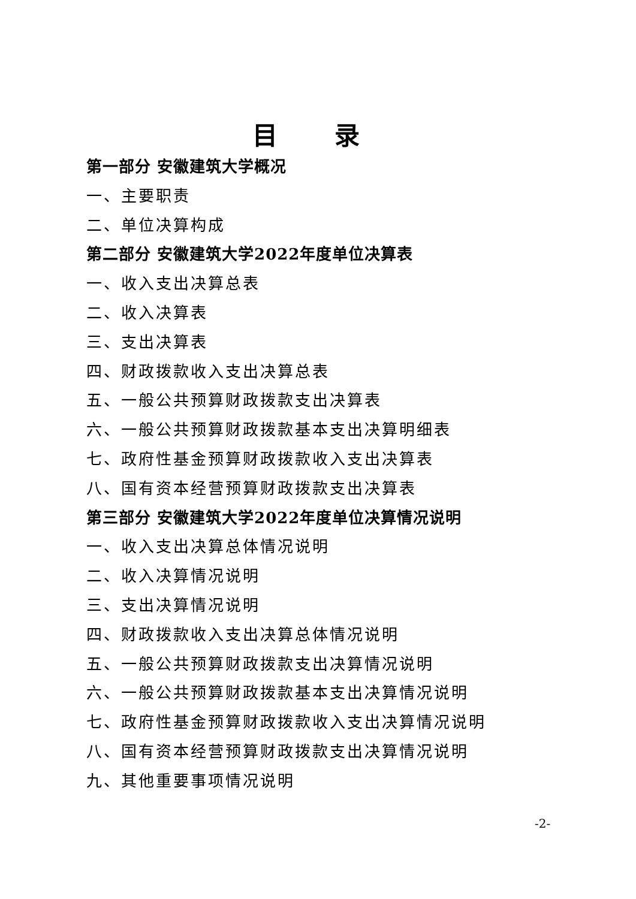目 录
第一部分 安徽建筑大学概况
一、主要职责
二、单位决算构成
第二部分 安徽建筑大学2022年度单位决算表
一、收入支出决算总表
二、收入决算表
三、支出决算表
四、财政拨款收入支出决算总表
五、一般公共预算财政拨款支出决算表
六、一般公共预算财政拨款基本支出决算明细表
七、政府性基金预算财政拨款收入支出决算表
八、国有资本经营预算财政拨款支出决算表
第三部分 安徽建筑大学2022年度单位决算情况说明
一、收入支出决算总体情况说明
二、收入决算情况说明
三、支出决算情况说明
四、财政拨款收入支出决算总体情况说明
五、一般公共预算财政拨款支出决算情况说明
六、一般公共预算财政拨款基本支出决算情况说明
七、政府性基金预算财政拨款收入支出决算情况说明
八、国有资本经营预算财政拨款支出决算情况说明
九、其他重要事项情况说明
-2-